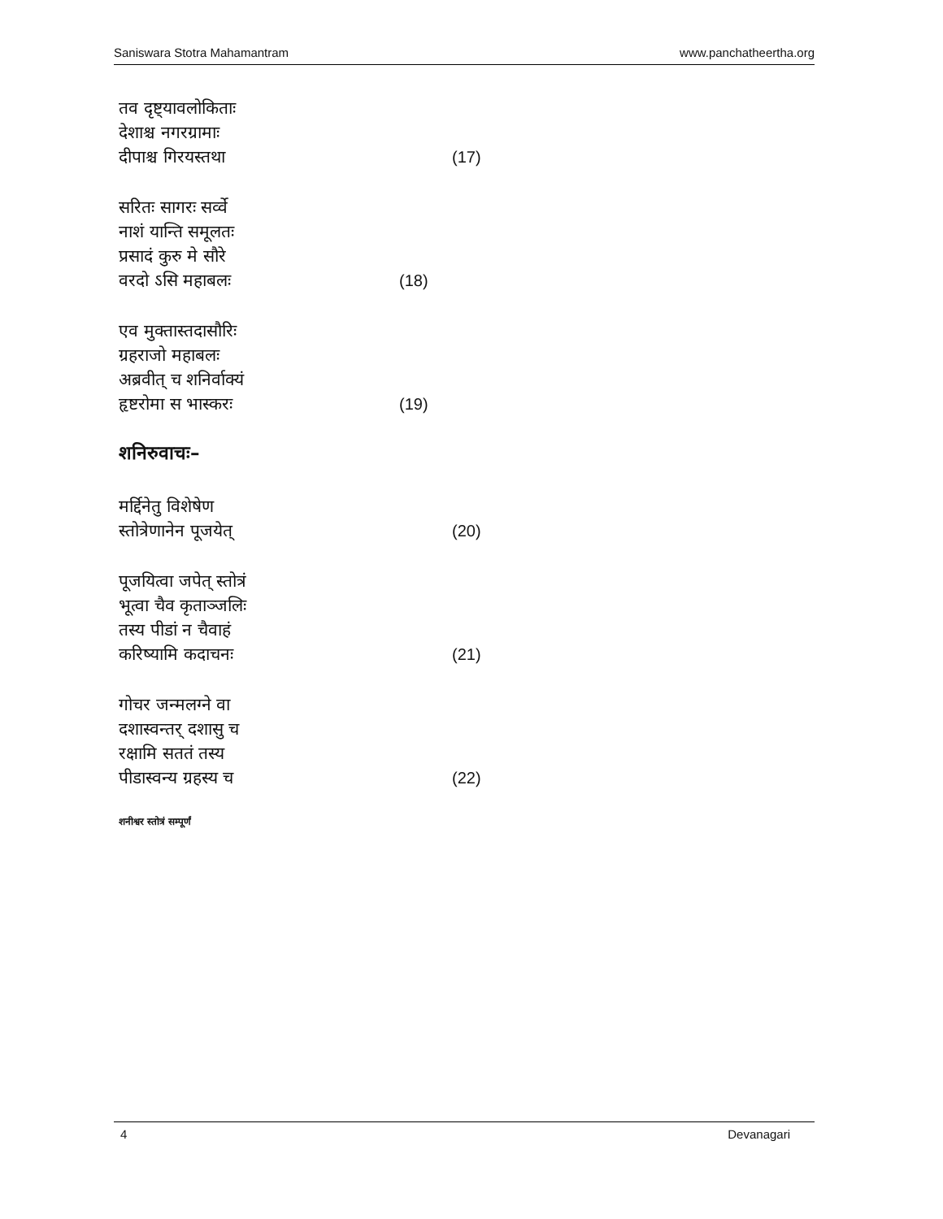Saniswara Stotra Mahamantram www.panchatheertha.org
तव दृष्ट्यावलोकिताः
देशाश्च नगरग्रामाः
दीपाश्च गिरयस्तथा (17)
सरितः सागरः सर्व्वे
नाशं यान्ति समूलतः
प्रसादं कुरु मे सौरे
वरदो ऽसि महाबलः (18)
एव मुक्तास्तदासौरिः
ग्रहराजो महाबलः
अब्रवीत् च शनिर्वाक्यं
हृष्टरोमा स भास्करः (19)
शनिरुवाचः–
मर्द्दिनेतु विशेषेण
स्तोत्रेणानेन पूजयेत् (20)
पूजयित्वा जपेत् स्तोत्रं
भूत्वा चैव कृताञ्जलिः
तस्य पीडां न चैवाहं
करिष्यामि कदाचनः (21)
गोचर जन्मलग्ने वा
दशास्वन्तर् दशासु च
रक्षामि सततं तस्य
पीडास्वन्य ग्रहस्य च (22)
शनीश्वर स्तोत्रं सम्पूर्णं
4 Devanagari